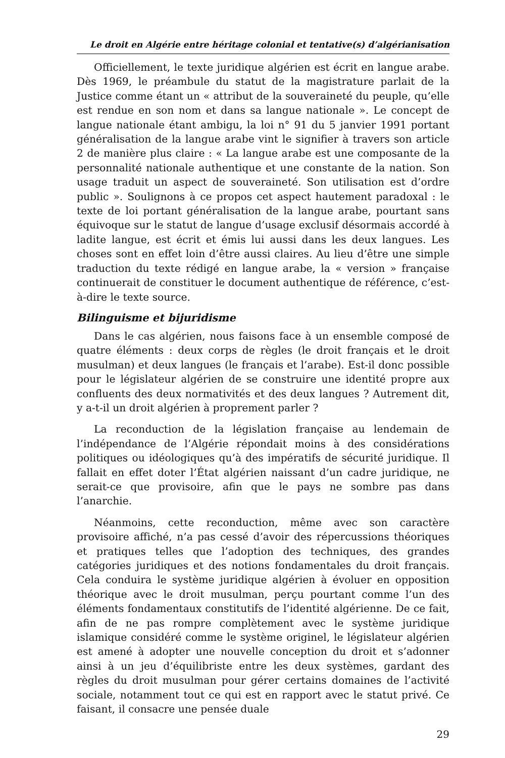Le droit en Algérie entre héritage colonial et tentative(s) d’algérianisation
Officiellement, le texte juridique algérien est écrit en langue arabe. Dès 1969, le préambule du statut de la magistrature parlait de la Justice comme étant un « attribut de la souveraineté du peuple, qu’elle est rendue en son nom et dans sa langue nationale ». Le concept de langue nationale étant ambigu, la loi n° 91 du 5 janvier 1991 portant généralisation de la langue arabe vint le signifier à travers son article 2 de manière plus claire : « La langue arabe est une composante de la personnalité nationale authentique et une constante de la nation. Son usage traduit un aspect de souveraineté. Son utilisation est d’ordre public ». Soulignons à ce propos cet aspect hautement paradoxal : le texte de loi portant généralisation de la langue arabe, pourtant sans équivoque sur le statut de langue d’usage exclusif désormais accordé à ladite langue, est écrit et émis lui aussi dans les deux langues. Les choses sont en effet loin d’être aussi claires. Au lieu d’être une simple traduction du texte rédigé en langue arabe, la « version » française continuerait de constituer le document authentique de référence, c’est-à-dire le texte source.
Bilinguisme et bijuridisme
Dans le cas algérien, nous faisons face à un ensemble composé de quatre éléments : deux corps de règles (le droit français et le droit musulman) et deux langues (le français et l’arabe). Est-il donc possible pour le législateur algérien de se construire une identité propre aux confluents des deux normativités et des deux langues ? Autrement dit, y a-t-il un droit algérien à proprement parler ?
La reconduction de la législation française au lendemain de l’indépendance de l’Algérie répondait moins à des considérations politiques ou idéologiques qu’à des impératifs de sécurité juridique. Il fallait en effet doter l’État algérien naissant d’un cadre juridique, ne serait-ce que provisoire, afin que le pays ne sombre pas dans l’anarchie.
Néanmoins, cette reconduction, même avec son caractère provisoire affiché, n’a pas cessé d’avoir des répercussions théoriques et pratiques telles que l’adoption des techniques, des grandes catégories juridiques et des notions fondamentales du droit français. Cela conduira le système juridique algérien à évoluer en opposition théorique avec le droit musulman, perçu pourtant comme l’un des éléments fondamentaux constitutifs de l’identité algérienne. De ce fait, afin de ne pas rompre complètement avec le système juridique islamique considéré comme le système originel, le législateur algérien est amené à adopter une nouvelle conception du droit et s’adonner ainsi à un jeu d’équilibriste entre les deux systèmes, gardant des règles du droit musulman pour gérer certains domaines de l’activité sociale, notamment tout ce qui est en rapport avec le statut privé. Ce faisant, il consacre une pensée duale
29